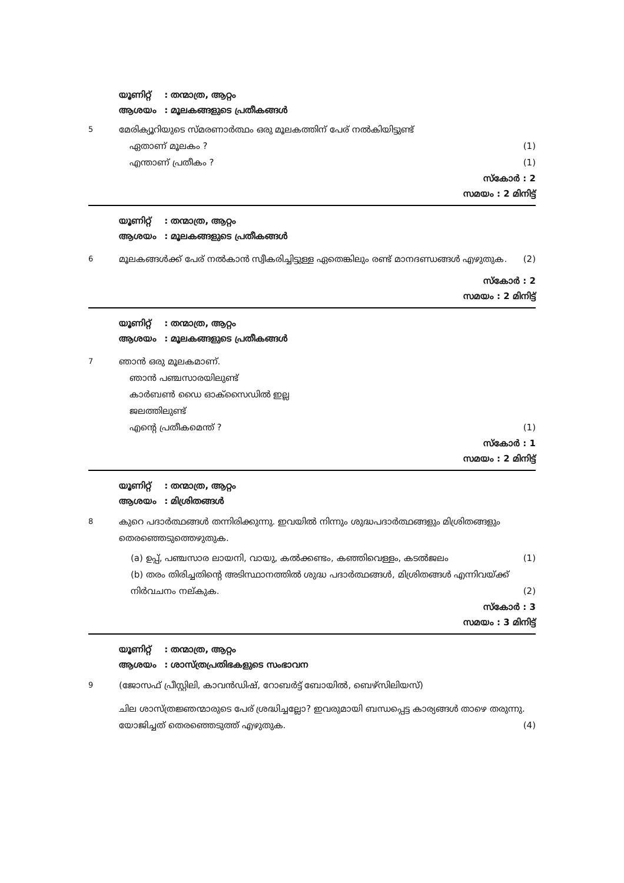യൂണിറ്റ് : തന്മാത്ര, ആറ്റം
ആശയം : മൂലകങ്ങളുടെ പ്രതീകങ്ങൾ
5
മേരിക്യൂറിയുടെ സ്മരണാർത്ഥം ഒരു മൂലകത്തിന് പേര് നൽകിയിട്ടുണ്ട്
ഏതാണ് മൂലകം ? (1)
എന്താണ് പ്രതീകം ? (1)
സ്കോർ : 2
സമയം : 2 മിനിട്ട്
യൂണിറ്റ് : തന്മാത്ര, ആറ്റം
ആശയം : മൂലകങ്ങളുടെ പ്രതീകങ്ങൾ
6
മൂലകങ്ങൾക്ക് പേര് നൽകാൻ സ്വീകരിച്ചിട്ടുള്ള ഏതെങ്കിലും രണ്ട് മാനദണ്ഡങ്ങൾ എഴുതുക. (2)
സ്കോർ : 2
സമയം : 2 മിനിട്ട്
യൂണിറ്റ് : തന്മാത്ര, ആറ്റം
ആശയം : മൂലകങ്ങളുടെ പ്രതീകങ്ങൾ
7
ഞാൻ ഒരു മൂലകമാണ്.
ഞാൻ പഞ്ചസാരയിലുണ്ട്
കാർബൺ ഡൈ ഓക്സൈഡിൽ ഇല്ല
ജലത്തിലുണ്ട്
എന്റെ പ്രതീകമെന്ത് ? (1)
സ്കോർ : 1
സമയം : 2 മിനിട്ട്
യൂണിറ്റ് : തന്മാത്ര, ആറ്റം
ആശയം : മിശ്രിതങ്ങൾ
8
കുറെ പദാർത്ഥങ്ങൾ തന്നിരിക്കുന്നു. ഇവയിൽ നിന്നും ശുദ്ധപദാർത്ഥങ്ങളും മിശ്രിതങ്ങളും തെരഞ്ഞെടുത്തെഴുതുക.
(a) ഉപ്പ്, പഞ്ചസാര ലായനി, വായു, കൽക്കണ്ടം, കഞ്ഞിവെള്ളം, കടൽജലം (1)
(b) തരം തിരിച്ചതിന്റെ അടിസ്ഥാനത്തിൽ ശുദ്ധ പദാർത്ഥങ്ങൾ, മിശ്രിതങ്ങൾ എന്നിവയ്ക്ക് നിർവചനം നല്കുക. (2)
സ്കോർ : 3
സമയം : 3 മിനിട്ട്
യൂണിറ്റ് : തന്മാത്ര, ആറ്റം
ആശയം : ശാസ്ത്രപ്രതിഭകളുടെ സംഭാവന
9
(ജോസഫ് പ്രീസ്റ്റിലി, കാവൻഡിഷ്, റോബർട്ട് ബോയിൽ, ബെഴ്സിലിയസ്)
ചില ശാസ്ത്രജ്ഞന്മാരുടെ പേര് ശ്രദ്ധിച്ചല്ലോ? ഇവരുമായി ബന്ധപ്പെട്ട കാര്യങ്ങൾ താഴെ തരുന്നു. യോജിച്ചത് തെരഞ്ഞെടുത്ത് എഴുതുക. (4)